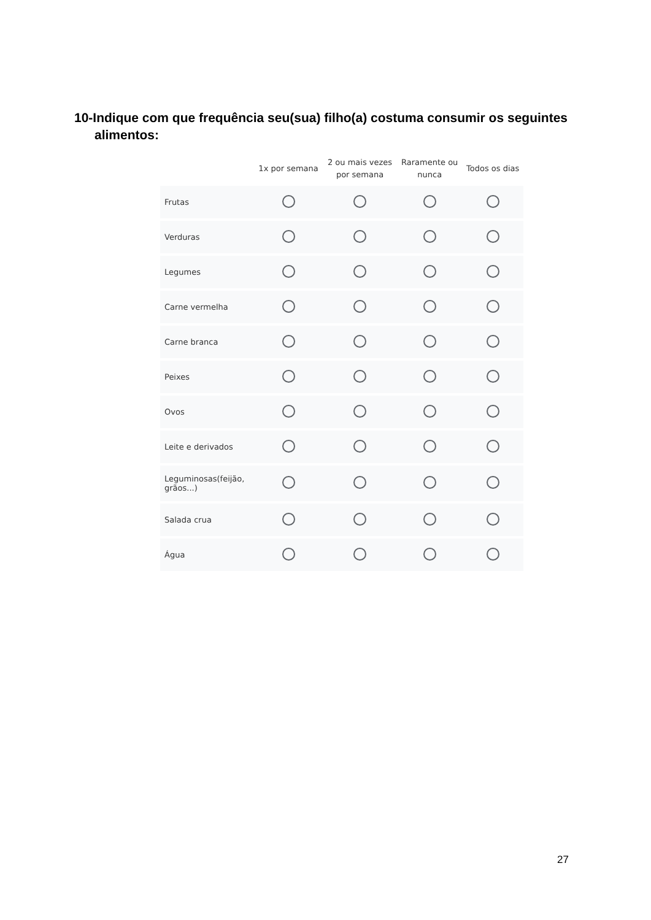10-Indique com que frequência seu(sua) filho(a) costuma consumir os seguintes alimentos:
| | 1x por semana | 2 ou mais vezes por semana | Raramente ou nunca | Todos os dias |
| --- | --- | --- | --- | --- |
| Frutas | | | | |
| Verduras | | | | |
| Legumes | | | | |
| Carne vermelha | | | | |
| Carne branca | | | | |
| Peixes | | | | |
| Ovos | | | | |
| Leite e derivados | | | | |
| Leguminosas(feijão, grãos...) | | | | |
| Salada crua | | | | |
| Água | | | | |
27